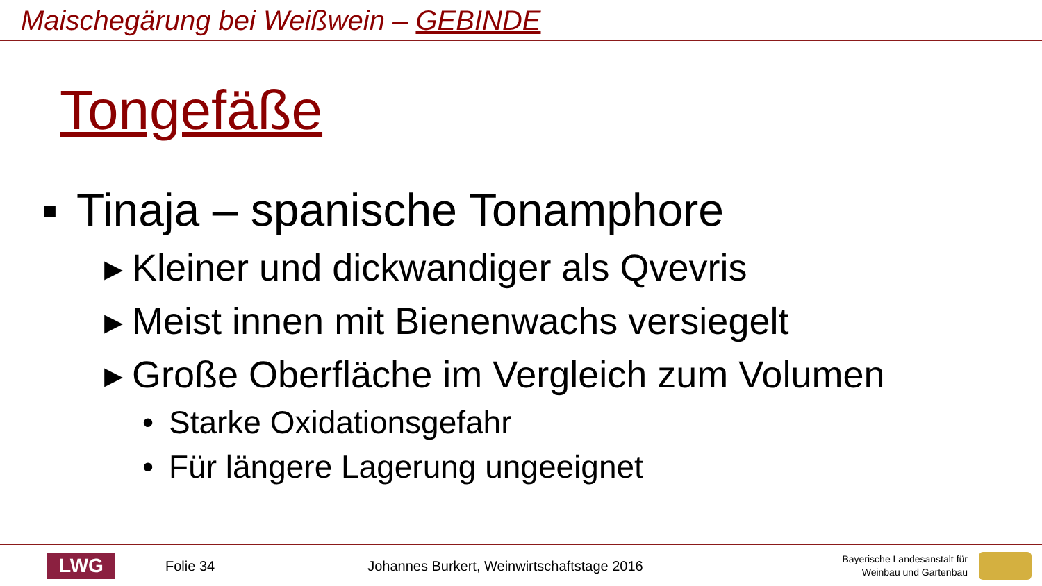Maischegärung bei Weißwein – GEBINDE
Tongefäße
▪ Tinaja – spanische Tonamphore
▸ Kleiner und dickwandiger als Qvevris
▸ Meist innen mit Bienenwachs versiegelt
▸ Große Oberfläche im Vergleich zum Volumen
• Starke Oxidationsgefahr
• Für längere Lagerung ungeeignet
LWG
Folie 34
Johannes Burkert, Weinwirtschaftstage 2016
Bayerische Landesanstalt für
Weinbau und Gartenbau